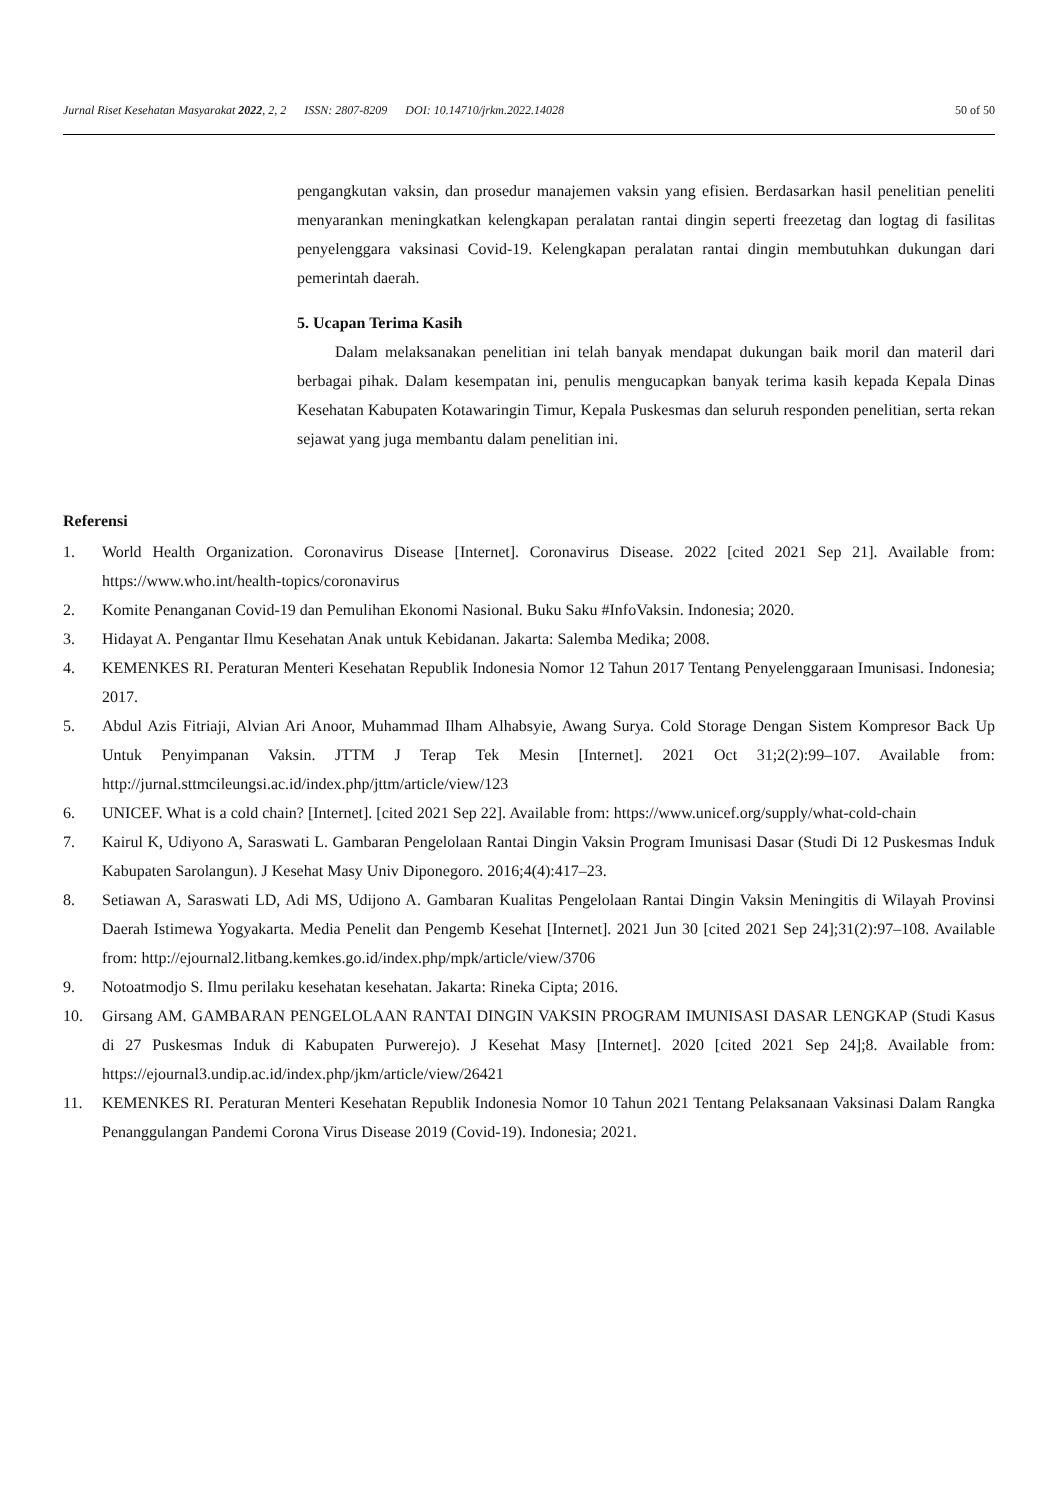Jurnal Riset Kesehatan Masyarakat 2022, 2, 2 ISSN: 2807-8209 DOI: 10.14710/jrkm.2022.14028 50 of 50
pengangkutan vaksin, dan prosedur manajemen vaksin yang efisien. Berdasarkan hasil penelitian peneliti menyarankan meningkatkan kelengkapan peralatan rantai dingin seperti freezetag dan logtag di fasilitas penyelenggara vaksinasi Covid-19. Kelengkapan peralatan rantai dingin membutuhkan dukungan dari pemerintah daerah.
5. Ucapan Terima Kasih
Dalam melaksanakan penelitian ini telah banyak mendapat dukungan baik moril dan materil dari berbagai pihak. Dalam kesempatan ini, penulis mengucapkan banyak terima kasih kepada Kepala Dinas Kesehatan Kabupaten Kotawaringin Timur, Kepala Puskesmas dan seluruh responden penelitian, serta rekan sejawat yang juga membantu dalam penelitian ini.
Referensi
1. World Health Organization. Coronavirus Disease [Internet]. Coronavirus Disease. 2022 [cited 2021 Sep 21]. Available from: https://www.who.int/health-topics/coronavirus
2. Komite Penanganan Covid-19 dan Pemulihan Ekonomi Nasional. Buku Saku #InfoVaksin. Indonesia; 2020.
3. Hidayat A. Pengantar Ilmu Kesehatan Anak untuk Kebidanan. Jakarta: Salemba Medika; 2008.
4. KEMENKES RI. Peraturan Menteri Kesehatan Republik Indonesia Nomor 12 Tahun 2017 Tentang Penyelenggaraan Imunisasi. Indonesia; 2017.
5. Abdul Azis Fitriaji, Alvian Ari Anoor, Muhammad Ilham Alhabsyie, Awang Surya. Cold Storage Dengan Sistem Kompresor Back Up Untuk Penyimpanan Vaksin. JTTM J Terap Tek Mesin [Internet]. 2021 Oct 31;2(2):99–107. Available from: http://jurnal.sttmcileungsi.ac.id/index.php/jttm/article/view/123
6. UNICEF. What is a cold chain? [Internet]. [cited 2021 Sep 22]. Available from: https://www.unicef.org/supply/what-cold-chain
7. Kairul K, Udiyono A, Saraswati L. Gambaran Pengelolaan Rantai Dingin Vaksin Program Imunisasi Dasar (Studi Di 12 Puskesmas Induk Kabupaten Sarolangun). J Kesehat Masy Univ Diponegoro. 2016;4(4):417–23.
8. Setiawan A, Saraswati LD, Adi MS, Udijono A. Gambaran Kualitas Pengelolaan Rantai Dingin Vaksin Meningitis di Wilayah Provinsi Daerah Istimewa Yogyakarta. Media Penelit dan Pengemb Kesehat [Internet]. 2021 Jun 30 [cited 2021 Sep 24];31(2):97–108. Available from: http://ejournal2.litbang.kemkes.go.id/index.php/mpk/article/view/3706
9. Notoatmodjo S. Ilmu perilaku kesehatan kesehatan. Jakarta: Rineka Cipta; 2016.
10. Girsang AM. GAMBARAN PENGELOLAAN RANTAI DINGIN VAKSIN PROGRAM IMUNISASI DASAR LENGKAP (Studi Kasus di 27 Puskesmas Induk di Kabupaten Purwerejo). J Kesehat Masy [Internet]. 2020 [cited 2021 Sep 24];8. Available from: https://ejournal3.undip.ac.id/index.php/jkm/article/view/26421
11. KEMENKES RI. Peraturan Menteri Kesehatan Republik Indonesia Nomor 10 Tahun 2021 Tentang Pelaksanaan Vaksinasi Dalam Rangka Penanggulangan Pandemi Corona Virus Disease 2019 (Covid-19). Indonesia; 2021.